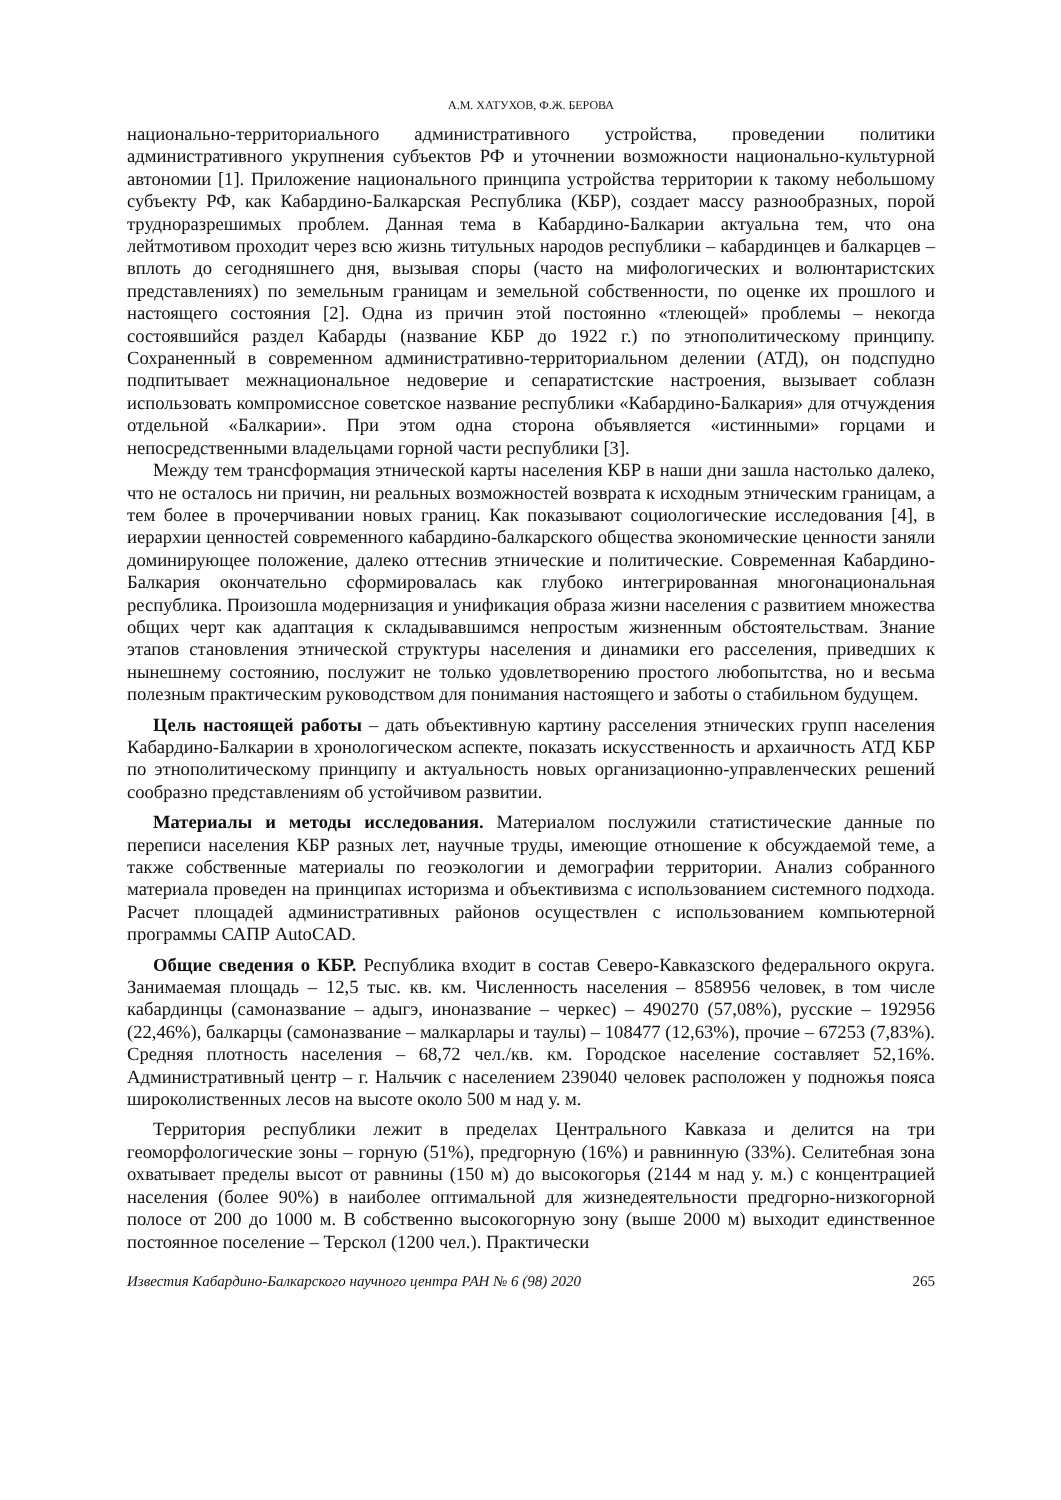А.М. ХАТУХОВ, Ф.Ж. БЕРОВА
национально-территориального административного устройства, проведении политики административного укрупнения субъектов РФ и уточнении возможности национально-культурной автономии [1]. Приложение национального принципа устройства территории к такому небольшому субъекту РФ, как Кабардино-Балкарская Республика (КБР), создает массу разнообразных, порой трудноразрешимых проблем. Данная тема в Кабардино-Балкарии актуальна тем, что она лейтмотивом проходит через всю жизнь титульных народов республики – кабардинцев и балкарцев – вплоть до сегодняшнего дня, вызывая споры (часто на мифологических и волюнтаристских представлениях) по земельным границам и земельной собственности, по оценке их прошлого и настоящего состояния [2]. Одна из причин этой постоянно «тлеющей» проблемы – некогда состоявшийся раздел Кабарды (название КБР до 1922 г.) по этнополитическому принципу. Сохраненный в современном административно-территориальном делении (АТД), он подспудно подпитывает межнациональное недоверие и сепаратистские настроения, вызывает соблазн использовать компромиссное советское название республики «Кабардино-Балкария» для отчуждения отдельной «Балкарии». При этом одна сторона объявляется «истинными» горцами и непосредственными владельцами горной части республики [3].
Между тем трансформация этнической карты населения КБР в наши дни зашла настолько далеко, что не осталось ни причин, ни реальных возможностей возврата к исходным этническим границам, а тем более в прочерчивании новых границ. Как показывают социологические исследования [4], в иерархии ценностей современного кабардино-балкарского общества экономические ценности заняли доминирующее положение, далеко оттеснив этнические и политические. Современная Кабардино-Балкария окончательно сформировалась как глубоко интегрированная многонациональная республика. Произошла модернизация и унификация образа жизни населения с развитием множества общих черт как адаптация к складывавшимся непростым жизненным обстоятельствам. Знание этапов становления этнической структуры населения и динамики его расселения, приведших к нынешнему состоянию, послужит не только удовлетворению простого любопытства, но и весьма полезным практическим руководством для понимания настоящего и заботы о стабильном будущем.
Цель настоящей работы – дать объективную картину расселения этнических групп населения Кабардино-Балкарии в хронологическом аспекте, показать искусственность и архаичность АТД КБР по этнополитическому принципу и актуальность новых организационно-управленческих решений сообразно представлениям об устойчивом развитии.
Материалы и методы исследования. Материалом послужили статистические данные по переписи населения КБР разных лет, научные труды, имеющие отношение к обсуждаемой теме, а также собственные материалы по геоэкологии и демографии территории. Анализ собранного материала проведен на принципах историзма и объективизма с использованием системного подхода. Расчет площадей административных районов осуществлен с использованием компьютерной программы САПР AutoCAD.
Общие сведения о КБР. Республика входит в состав Северо-Кавказского федерального округа. Занимаемая площадь – 12,5 тыс. кв. км. Численность населения – 858956 человек, в том числе кабардинцы (самоназвание – адыгэ, иноназвание – черкес) – 490270 (57,08%), русские – 192956 (22,46%), балкарцы (самоназвание – малкарлары и таулы) – 108477 (12,63%), прочие – 67253 (7,83%). Средняя плотность населения – 68,72 чел./кв. км. Городское население составляет 52,16%. Административный центр – г. Нальчик с населением 239040 человек расположен у подножья пояса широколиственных лесов на высоте около 500 м над у. м.
Территория республики лежит в пределах Центрального Кавказа и делится на три геоморфологические зоны – горную (51%), предгорную (16%) и равнинную (33%). Селитебная зона охватывает пределы высот от равнины (150 м) до высокогорья (2144 м над у. м.) с концентрацией населения (более 90%) в наиболее оптимальной для жизнедеятельности предгорно-низкогорной полосе от 200 до 1000 м. В собственно высокогорную зону (выше 2000 м) выходит единственное постоянное поселение – Терскол (1200 чел.). Практически
Известия Кабардино-Балкарского научного центра РАН № 6 (98) 2020 265